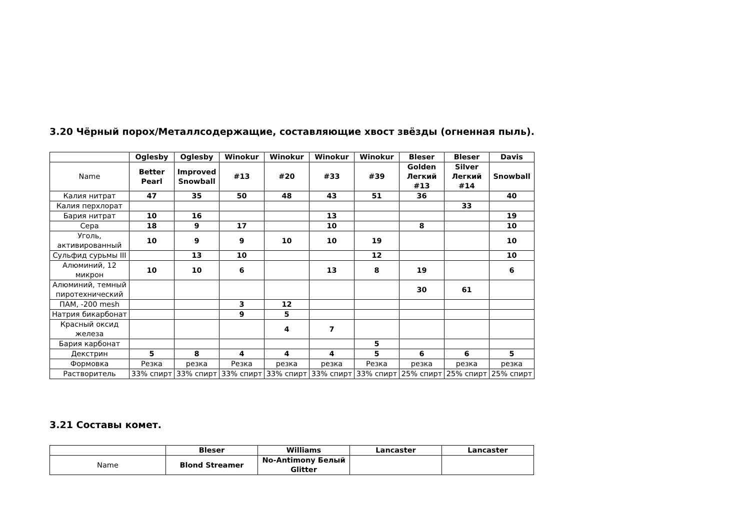3.20 Чёрный порох/Металлсодержащие, составляющие хвост звёзды (огненная пыль).
| | Oglesby | Oglesby | Winokur | Winokur | Winokur | Winokur | Bleser | Bleser | Davis |
| --- | --- | --- | --- | --- | --- | --- | --- | --- | --- |
| Name | Better Pearl | Improved Snowball | #13 | #20 | #33 | #39 | Golden Легкий #13 | Silver Легкий #14 | Snowball |
| Калия нитрат | 47 | 35 | 50 | 48 | 43 | 51 | 36 | | 40 |
| Калия перхлорат | | | | | | | | 33 | |
| Бария нитрат | 10 | 16 | | | 13 | | | | 19 |
| Сера | 18 | 9 | 17 | | 10 | | 8 | | 10 |
| Уголь, активированный | 10 | 9 | 9 | 10 | 10 | 19 | | | 10 |
| Сульфид сурьмы III | | 13 | 10 | | | 12 | | | 10 |
| Алюминий, 12 микрон | 10 | 10 | 6 | | 13 | 8 | 19 | | 6 |
| Алюминий, темный пиротехнический | | | | | | | 30 | 61 | |
| ПАМ, -200 mesh | | | 3 | 12 | | | | | |
| Натрия бикарбонат | | | 9 | 5 | | | | | |
| Красный оксид железа | | | | 4 | 7 | | | | |
| Бария карбонат | | | | | | 5 | | | |
| Декстрин | 5 | 8 | 4 | 4 | 4 | 5 | 6 | 6 | 5 |
| Формовка | Резка | резка | Резка | резка | резка | Резка | резка | резка | резка |
| Растворитель | 33% спирт | 33% спирт | 33% спирт | 33% спирт | 33% спирт | 33% спирт | 25% спирт | 25% спирт | 25% спирт |
3.21 Составы комет.
| | Bleser | Williams | Lancaster | Lancaster |
| --- | --- | --- | --- | --- |
| Name | Blond Streamer | No-Antimony Белый Glitter | | |